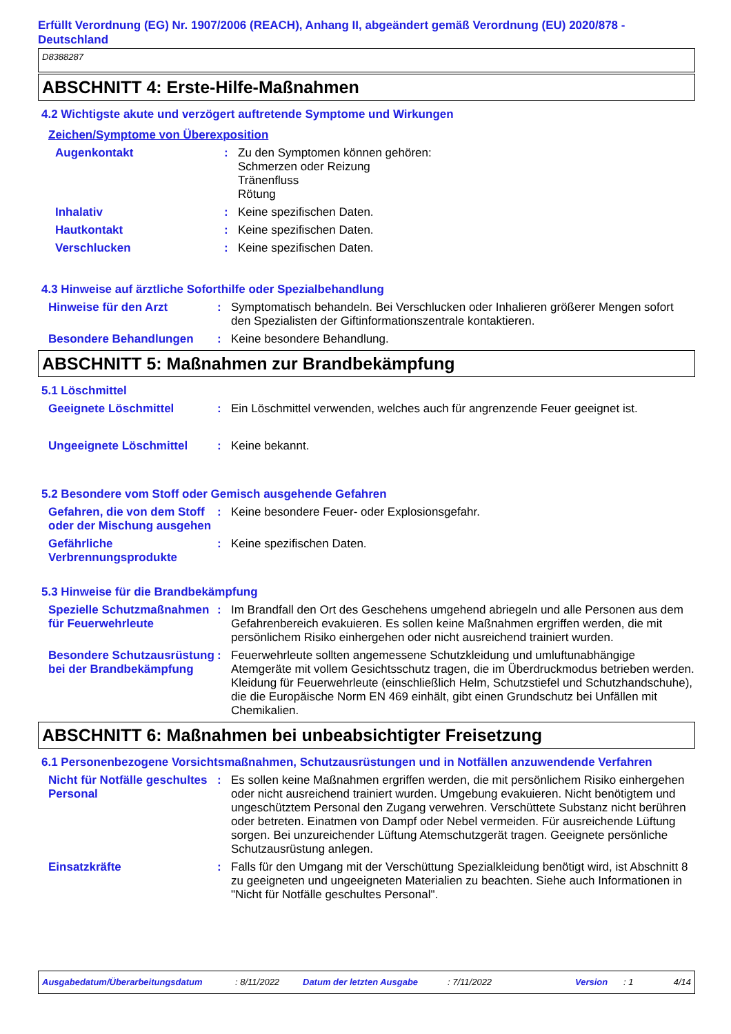Erfüllt Verordnung (EG) Nr. 1907/2006 (REACH), Anhang II, abgeändert gemäß Verordnung (EU) 2020/878 - Deutschland
D8388287
ABSCHNITT 4: Erste-Hilfe-Maßnahmen
4.2 Wichtigste akute und verzögert auftretende Symptome und Wirkungen
Zeichen/Symptome von Überexposition
Augenkontakt : Zu den Symptomen können gehören:
Schmerzen oder Reizung
Tränenfluss
Rötung
Inhalativ : Keine spezifischen Daten.
Hautkontakt : Keine spezifischen Daten.
Verschlucken : Keine spezifischen Daten.
4.3 Hinweise auf ärztliche Soforthilfe oder Spezialbehandlung
Hinweise für den Arzt : Symptomatisch behandeln. Bei Verschlucken oder Inhalieren größerer Mengen sofort den Spezialisten der Giftinformationszentrale kontaktieren.
Besondere Behandlungen : Keine besondere Behandlung.
ABSCHNITT 5: Maßnahmen zur Brandbekämpfung
5.1 Löschmittel
Geeignete Löschmittel : Ein Löschmittel verwenden, welches auch für angrenzende Feuer geeignet ist.
Ungeeignete Löschmittel : Keine bekannt.
5.2 Besondere vom Stoff oder Gemisch ausgehende Gefahren
Gefahren, die von dem Stoff oder der Mischung ausgehen
: Keine besondere Feuer- oder Explosionsgefahr.
Gefährliche Verbrennungsprodukte
: Keine spezifischen Daten.
5.3 Hinweise für die Brandbekämpfung
Spezielle Schutzmaßnahmen für Feuerwehrleute
: Im Brandfall den Ort des Geschehens umgehend abriegeln und alle Personen aus dem Gefahrenbereich evakuieren. Es sollen keine Maßnahmen ergriffen werden, die mit persönlichem Risiko einhergehen oder nicht ausreichend trainiert wurden.
Besondere Schutzausrüstung bei der Brandbekämpfung
: Feuerwehrleute sollten angemessene Schutzkleidung und umluftunabhängige Atemgeräte mit vollem Gesichtsschutz tragen, die im Überdruckmodus betrieben werden. Kleidung für Feuerwehrleute (einschließlich Helm, Schutzstiefel und Schutzhandschuhe), die die Europäische Norm EN 469 einhält, gibt einen Grundschutz bei Unfällen mit Chemikalien.
ABSCHNITT 6: Maßnahmen bei unbeabsichtigter Freisetzung
6.1 Personenbezogene Vorsichtsmaßnahmen, Schutzausrüstungen und in Notfällen anzuwendende Verfahren
Nicht für Notfälle geschultes Personal
: Es sollen keine Maßnahmen ergriffen werden, die mit persönlichem Risiko einhergehen oder nicht ausreichend trainiert wurden. Umgebung evakuieren. Nicht benötigtem und ungeschütztem Personal den Zugang verwehren. Verschüttete Substanz nicht berühren oder betreten. Einatmen von Dampf oder Nebel vermeiden. Für ausreichende Lüftung sorgen. Bei unzureichender Lüftung Atemschutzgerät tragen. Geeignete persönliche Schutzausrüstung anlegen.
Einsatzkräfte : Falls für den Umgang mit der Verschüttung Spezialkleidung benötigt wird, ist Abschnitt 8 zu geeigneten und ungeeigneten Materialien zu beachten. Siehe auch Informationen in "Nicht für Notfälle geschultes Personal".
Ausgabedatum/Überarbeitungsdatum: 8/11/2022 Datum der letzten Ausgabe: 7/11/2022 Version: 1 4/14